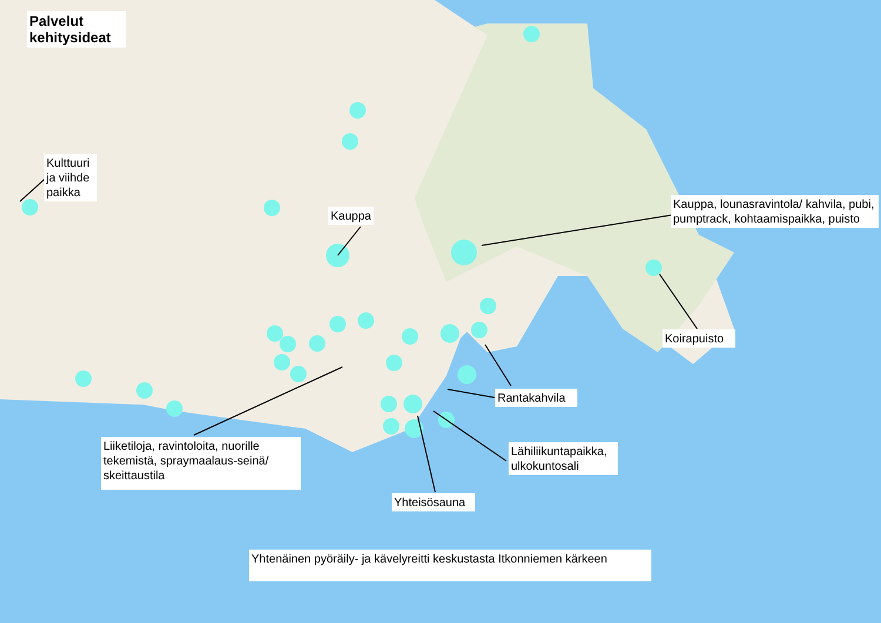Palvelut kehitysideat
Kulttuuri ja viihde paikka
Kauppa
Kauppa, lounasravintola/ kahvila, pubi, pumptrack, kohtaamispaikka, puisto
Koirapuisto
Rantakahvila
Liiketiloja, ravintoloita, nuorille tekemistä, spraymaalaus-seinä/ skeittaustila
Lähiliikuntapaikka, ulkokuntosali
Yhteisösauna
Yhtenäinen pyöräily- ja kävelyreitti keskustasta Itkonniemen kärkeen